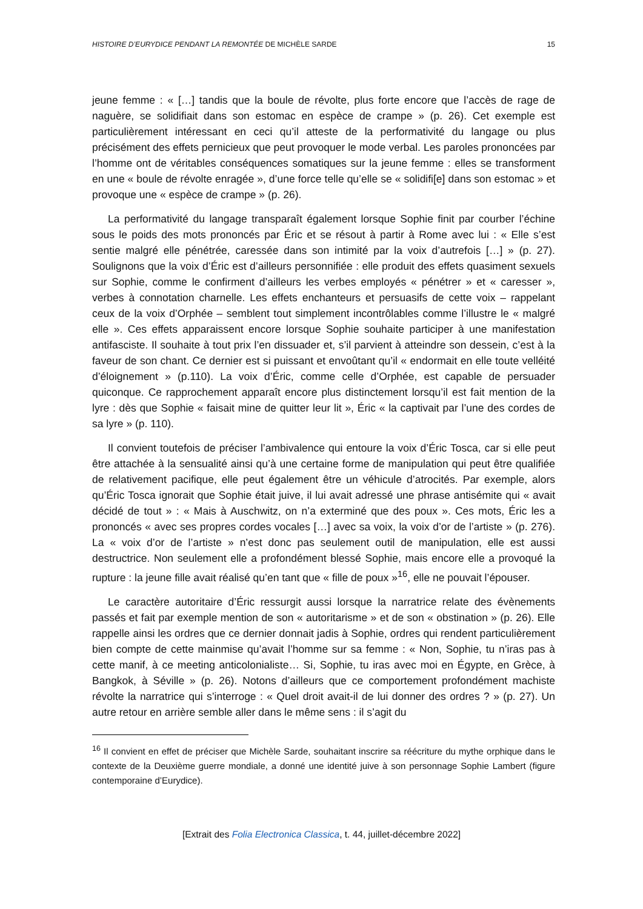HISTOIRE D’EURYDICE PENDANT LA REMONTÉE DE MICHÈLE SARDE 15
jeune femme : « […] tandis que la boule de révolte, plus forte encore que l’accès de rage de naguère, se solidifiait dans son estomac en espèce de crampe » (p. 26). Cet exemple est particulièrement intéressant en ceci qu’il atteste de la performativité du langage ou plus précisément des effets pernicieux que peut provoquer le mode verbal. Les paroles prononcées par l’homme ont de véritables conséquences somatiques sur la jeune femme : elles se transforment en une « boule de révolte enragée », d’une force telle qu’elle se « solidifi[e] dans son estomac » et provoque une « espèce de crampe » (p. 26).
La performativité du langage transparaît également lorsque Sophie finit par courber l’échine sous le poids des mots prononcés par Éric et se résout à partir à Rome avec lui : « Elle s’est sentie malgré elle pénétrée, caressée dans son intimité par la voix d’autrefois […] » (p. 27). Soulignons que la voix d’Éric est d’ailleurs personnifiée : elle produit des effets quasiment sexuels sur Sophie, comme le confirment d’ailleurs les verbes employés « pénétrer » et « caresser », verbes à connotation charnelle. Les effets enchanteurs et persuasifs de cette voix – rappelant ceux de la voix d’Orphée – semblent tout simplement incontrôlables comme l’illustre le « malgré elle ». Ces effets apparaissent encore lorsque Sophie souhaite participer à une manifestation antifasciste. Il souhaite à tout prix l’en dissuader et, s’il parvient à atteindre son dessein, c’est à la faveur de son chant. Ce dernier est si puissant et envoûtant qu’il « endormait en elle toute velléité d’éloignement » (p.110). La voix d’Éric, comme celle d’Orphée, est capable de persuader quiconque. Ce rapprochement apparaît encore plus distinctement lorsqu’il est fait mention de la lyre : dès que Sophie « faisait mine de quitter leur lit », Éric « la captivait par l’une des cordes de sa lyre » (p. 110).
Il convient toutefois de préciser l’ambivalence qui entoure la voix d’Éric Tosca, car si elle peut être attachée à la sensualité ainsi qu’à une certaine forme de manipulation qui peut être qualifiée de relativement pacifique, elle peut également être un véhicule d’atrocités. Par exemple, alors qu’Éric Tosca ignorait que Sophie était juive, il lui avait adressé une phrase antisémite qui « avait décidé de tout » : « Mais à Auschwitz, on n’a exterminé que des poux ». Ces mots, Éric les a prononcés « avec ses propres cordes vocales […] avec sa voix, la voix d’or de l’artiste » (p. 276). La « voix d’or de l’artiste » n’est donc pas seulement outil de manipulation, elle est aussi destructrice. Non seulement elle a profondément blessé Sophie, mais encore elle a provoqué la rupture : la jeune fille avait réalisé qu’en tant que « fille de poux »<sup>16</sup>, elle ne pouvait l’épouser.
Le caractère autoritaire d’Éric ressurgit aussi lorsque la narratrice relate des évènements passés et fait par exemple mention de son « autoritarisme » et de son « obstination » (p. 26). Elle rappelle ainsi les ordres que ce dernier donnait jadis à Sophie, ordres qui rendent particulièrement bien compte de cette mainmise qu’avait l’homme sur sa femme : « Non, Sophie, tu n’iras pas à cette manif, à ce meeting anticolonialiste… Si, Sophie, tu iras avec moi en Égypte, en Grèce, à Bangkok, à Séville » (p. 26). Notons d’ailleurs que ce comportement profondément machiste révolte la narratrice qui s’interroge : « Quel droit avait-il de lui donner des ordres ? » (p. 27). Un autre retour en arrière semble aller dans le même sens : il s’agit du
<sup>16</sup> Il convient en effet de préciser que Michèle Sarde, souhaitant inscrire sa réécriture du mythe orphique dans le contexte de la Deuxième guerre mondiale, a donné une identité juive à son personnage Sophie Lambert (figure contemporaine d’Eurydice).
[Extrait des Folia Electronica Classica, t. 44, juillet-décembre 2022]